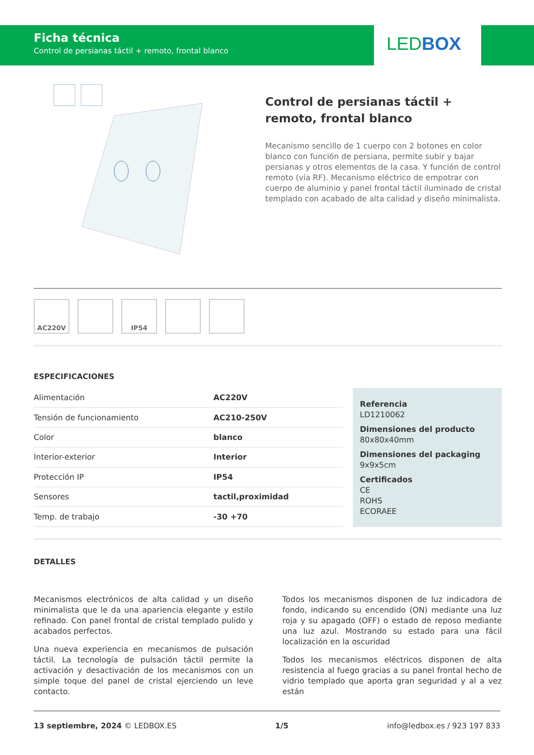Ficha técnica
Control de persianas táctil + remoto, frontal blanco
LEDBOX
Control de persianas táctil + remoto, frontal blanco
Mecanismo sencillo de 1 cuerpo con 2 botones en color blanco con función de persiana, permite subir y bajar persianas y otros elementos de la casa. Y función de control remoto (vía RF). Mecanismo eléctrico de empotrar con cuerpo de aluminio y panel frontal táctil iluminado de cristal templado con acabado de alta calidad y diseño minimalista.
AC220V IP54
ESPECIFICACIONES
| Alimentación | AC220V |
| Tensión de funcionamiento | AC210-250V |
| Color | blanco |
| Interior-exterior | Interior |
| Protección IP | IP54 |
| Sensores | tactil,proximidad |
| Temp. de trabajo | -30 +70 |
Referencia
LD1210062
Dimensiones del producto
80x80x40mm
Dimensiones del packaging
9x9x5cm
Certificados
CE
ROHS
ECORAEE
DETALLES
Mecanismos electrónicos de alta calidad y un diseño minimalista que le da una apariencia elegante y estilo refinado. Con panel frontal de cristal templado pulido y acabados perfectos.
Una nueva experiencia en mecanismos de pulsación táctil. La tecnología de pulsación táctil permite la activación y desactivación de los mecanismos con un simple toque del panel de cristal ejerciendo un leve contacto.
Todos los mecanismos disponen de luz indicadora de fondo, indicando su encendido (ON) mediante una luz roja y su apagado (OFF) o estado de reposo mediante una luz azul. Mostrando su estado para una fácil localización en la oscuridad
Todos los mecanismos eléctricos disponen de alta resistencia al fuego gracias a su panel frontal hecho de vidrio templado que aporta gran seguridad y al a vez están
13 septiembre, 2024 © LEDBOX.ES 1/5 info@ledbox.es / 923 197 833